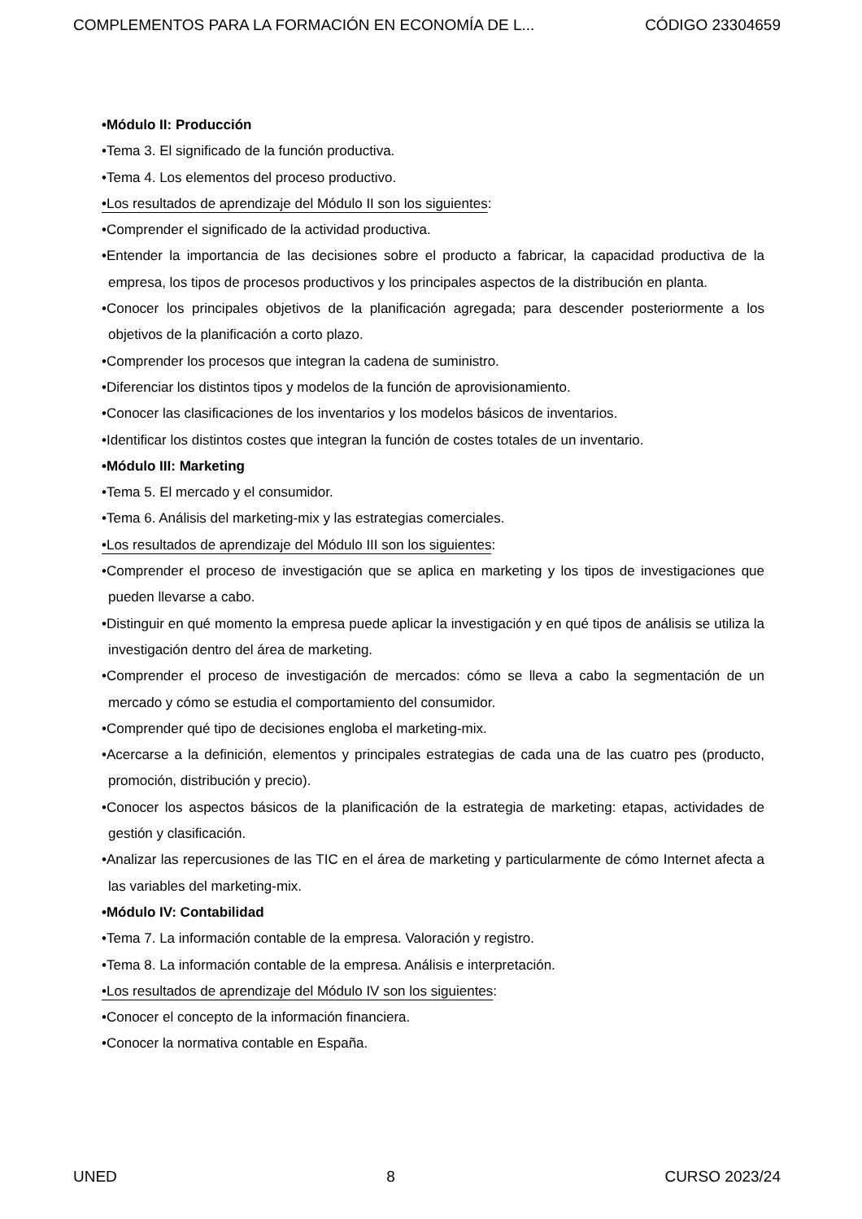COMPLEMENTOS PARA LA FORMACIÓN EN ECONOMÍA DE L... CÓDIGO 23304659
•Módulo II: Producción
•Tema 3. El significado de la función productiva.
•Tema 4. Los elementos del proceso productivo.
•Los resultados de aprendizaje del Módulo II son los siguientes:
•Comprender el significado de la actividad productiva.
•Entender la importancia de las decisiones sobre el producto a fabricar, la capacidad productiva de la empresa, los tipos de procesos productivos y los principales aspectos de la distribución en planta.
•Conocer los principales objetivos de la planificación agregada; para descender posteriormente a los objetivos de la planificación a corto plazo.
•Comprender los procesos que integran la cadena de suministro.
•Diferenciar los distintos tipos y modelos de la función de aprovisionamiento.
•Conocer las clasificaciones de los inventarios y los modelos básicos de inventarios.
•Identificar los distintos costes que integran la función de costes totales de un inventario.
•Módulo III: Marketing
•Tema 5. El mercado y el consumidor.
•Tema 6. Análisis del marketing-mix y las estrategias comerciales.
•Los resultados de aprendizaje del Módulo III son los siguientes:
•Comprender el proceso de investigación que se aplica en marketing y los tipos de investigaciones que pueden llevarse a cabo.
•Distinguir en qué momento la empresa puede aplicar la investigación y en qué tipos de análisis se utiliza la investigación dentro del área de marketing.
•Comprender el proceso de investigación de mercados: cómo se lleva a cabo la segmentación de un mercado y cómo se estudia el comportamiento del consumidor.
•Comprender qué tipo de decisiones engloba el marketing-mix.
•Acercarse a la definición, elementos y principales estrategias de cada una de las cuatro pes (producto, promoción, distribución y precio).
•Conocer los aspectos básicos de la planificación de la estrategia de marketing: etapas, actividades de gestión y clasificación.
•Analizar las repercusiones de las TIC en el área de marketing y particularmente de cómo Internet afecta a las variables del marketing-mix.
•Módulo IV: Contabilidad
•Tema 7. La información contable de la empresa. Valoración y registro.
•Tema 8. La información contable de la empresa. Análisis e interpretación.
•Los resultados de aprendizaje del Módulo IV son los siguientes:
•Conocer el concepto de la información financiera.
•Conocer la normativa contable en España.
UNED 8 CURSO 2023/24